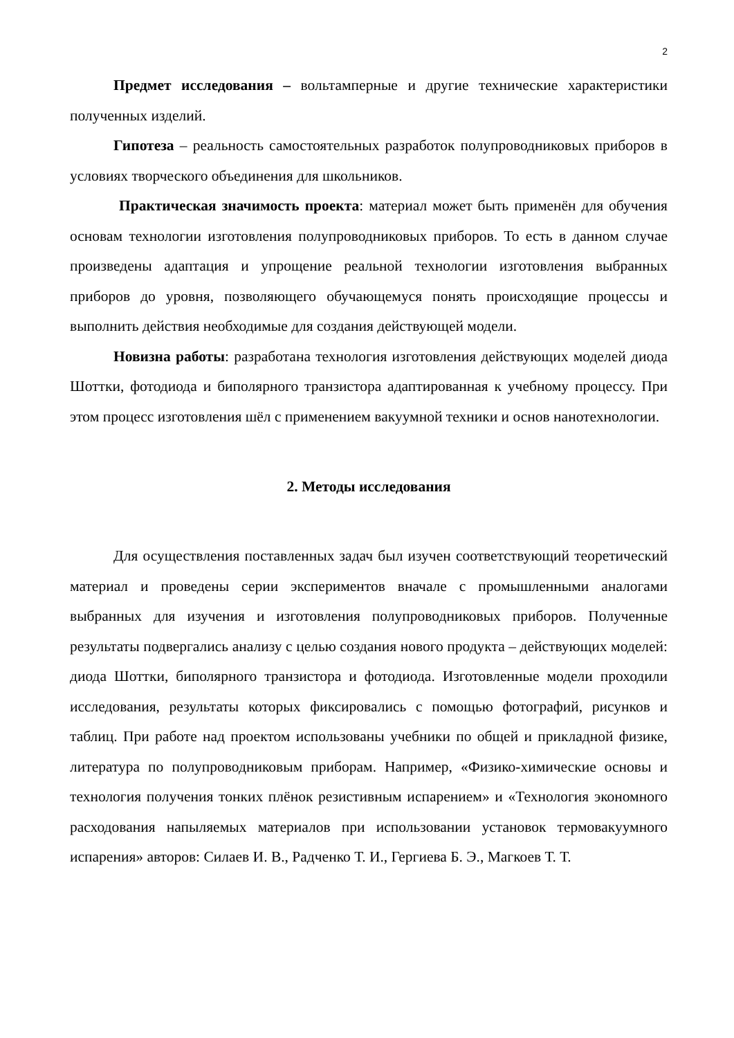2
Предмет исследования – вольтамперные и другие технические характеристики полученных изделий.
Гипотеза – реальность самостоятельных разработок полупроводниковых приборов в условиях творческого объединения для школьников.
Практическая значимость проекта: материал может быть применён для обучения основам технологии изготовления полупроводниковых приборов. То есть в данном случае произведены адаптация и упрощение реальной технологии изготовления выбранных приборов до уровня, позволяющего обучающемуся понять происходящие процессы и выполнить действия необходимые для создания действующей модели.
Новизна работы: разработана технология изготовления действующих моделей диода Шоттки, фотодиода и биполярного транзистора адаптированная к учебному процессу. При этом процесс изготовления шёл с применением вакуумной техники и основ нанотехнологии.
2. Методы исследования
Для осуществления поставленных задач был изучен соответствующий теоретический материал и проведены серии экспериментов вначале с промышленными аналогами выбранных для изучения и изготовления полупроводниковых приборов. Полученные результаты подвергались анализу с целью создания нового продукта – действующих моделей: диода Шоттки, биполярного транзистора и фотодиода. Изготовленные модели проходили исследования, результаты которых фиксировались с помощью фотографий, рисунков и таблиц. При работе над проектом использованы учебники по общей и прикладной физике, литература по полупроводниковым приборам. Например, «Физико-химические основы и технология получения тонких плёнок резистивным испарением» и «Технология экономного расходования напыляемых материалов при использовании установок термовакуумного испарения» авторов: Силаев И. В., Радченко Т. И., Гергиева Б. Э., Магкоев Т. Т.